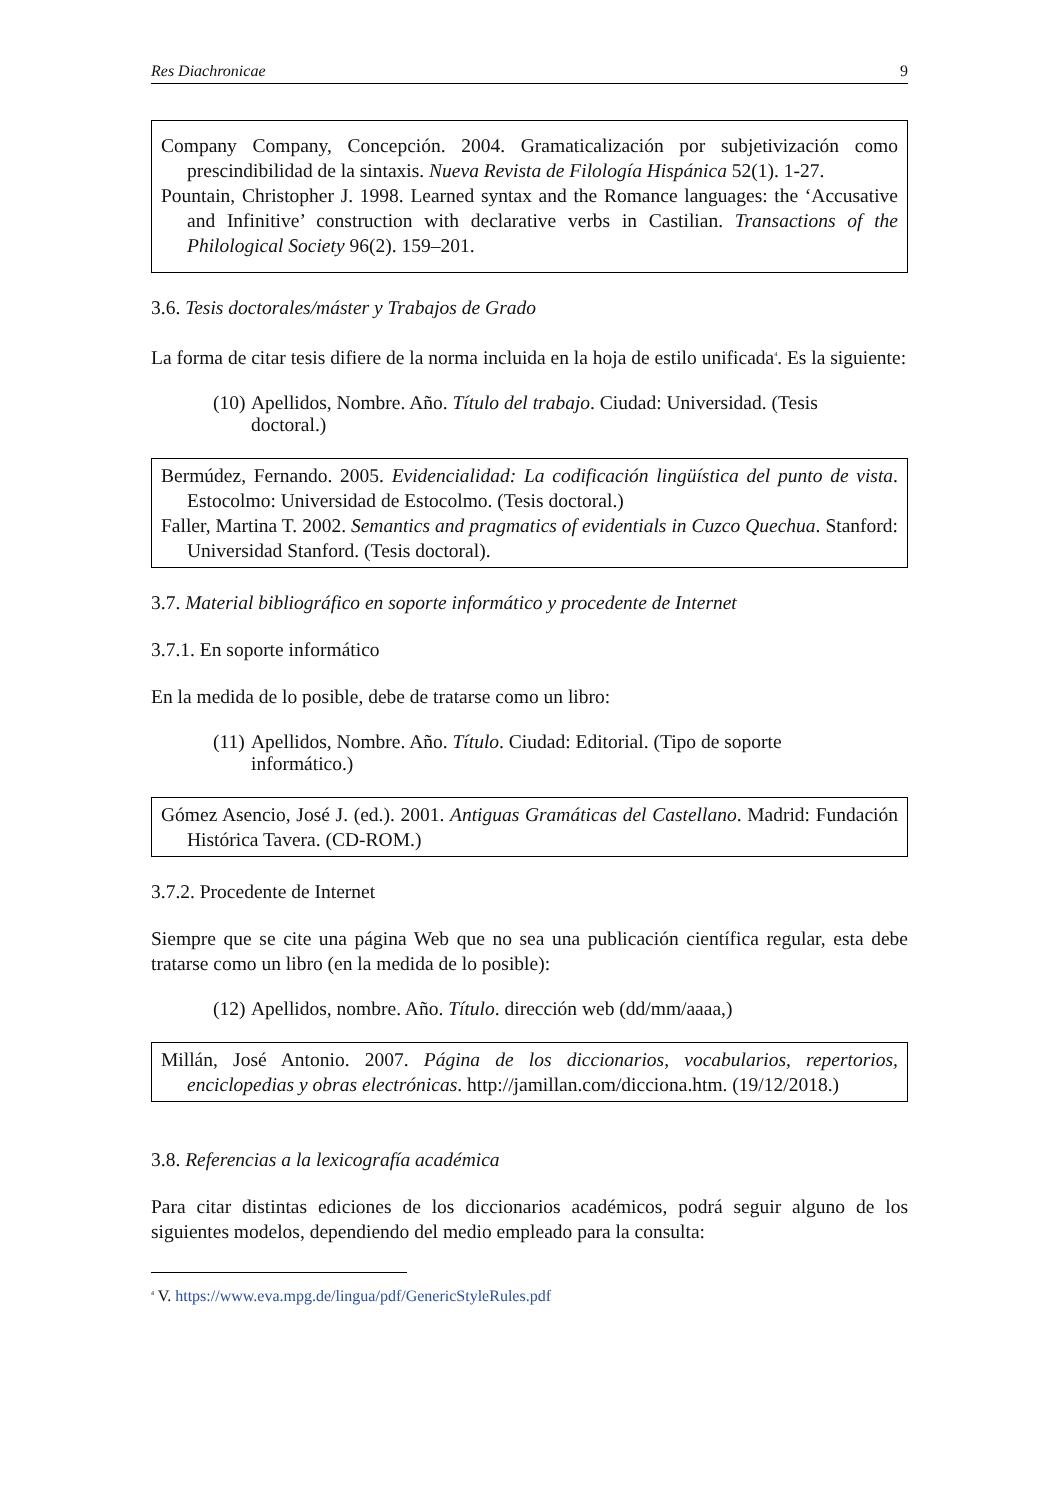Res Diachronicae 9
Company Company, Concepción. 2004. Gramaticalización por subjetivización como prescindibilidad de la sintaxis. Nueva Revista de Filología Hispánica 52(1). 1-27.
Pountain, Christopher J. 1998. Learned syntax and the Romance languages: the ‘Accusative and Infinitive’ construction with declarative verbs in Castilian. Transactions of the Philological Society 96(2). 159–201.
3.6. Tesis doctorales/máster y Trabajos de Grado
La forma de citar tesis difiere de la norma incluida en la hoja de estilo unificada<sup>4</sup>. Es la siguiente:
(10) Apellidos, Nombre. Año. Título del trabajo. Ciudad: Universidad. (Tesis doctoral.)
Bermúdez, Fernando. 2005. Evidencialidad: La codificación lingüística del punto de vista. Estocolmo: Universidad de Estocolmo. (Tesis doctoral.)
Faller, Martina T. 2002. Semantics and pragmatics of evidentials in Cuzco Quechua. Stanford: Universidad Stanford. (Tesis doctoral).
3.7. Material bibliográfico en soporte informático y procedente de Internet
3.7.1. En soporte informático
En la medida de lo posible, debe de tratarse como un libro:
(11) Apellidos, Nombre. Año. Título. Ciudad: Editorial. (Tipo de soporte informático.)
Gómez Asencio, José J. (ed.). 2001. Antiguas Gramáticas del Castellano. Madrid: Fundación Histórica Tavera. (CD-ROM.)
3.7.2. Procedente de Internet
Siempre que se cite una página Web que no sea una publicación científica regular, esta debe tratarse como un libro (en la medida de lo posible):
(12) Apellidos, nombre. Año. Título. dirección web (dd/mm/aaaa,)
Millán, José Antonio. 2007. Página de los diccionarios, vocabularios, repertorios, enciclopedias y obras electrónicas. http://jamillan.com/dicciona.htm. (19/12/2018.)
3.8. Referencias a la lexicografía académica
Para citar distintas ediciones de los diccionarios académicos, podrá seguir alguno de los siguientes modelos, dependiendo del medio empleado para la consulta:
<sup>4</sup> V. https://www.eva.mpg.de/lingua/pdf/GenericStyleRules.pdf